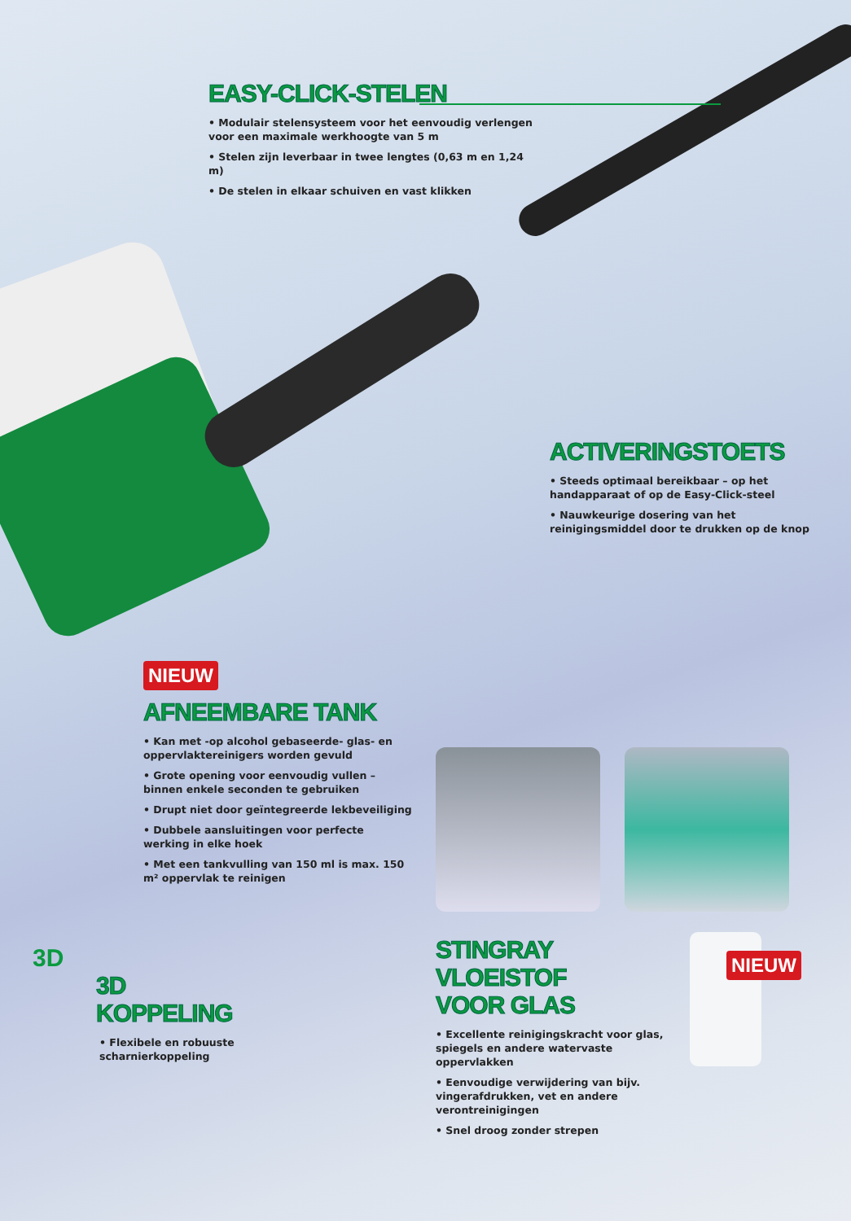EASY-CLICK-STELEN
• Modulair stelensysteem voor het eenvoudig verlengen voor een maximale werkhoogte van 5 m
• Stelen zijn leverbaar in twee lengtes (0,63 m en 1,24 m)
• De stelen in elkaar schuiven en vast klikken
ACTIVERINGSTOETS
• Steeds optimaal bereikbaar – op het handapparaat of op de Easy-Click-steel
• Nauwkeurige dosering van het reinigingsmiddel door te drukken op de knop
NIEUW
AFNEEMBARE TANK
• Kan met -op alcohol gebaseerde- glas- en oppervlaktereinigers worden gevuld
• Grote opening voor eenvoudig vullen – binnen enkele seconden te gebruiken
• Drupt niet door geïntegreerde lekbeveiliging
• Dubbele aansluitingen voor perfecte werking in elke hoek
• Met een tankvulling van 150 ml is max. 150 m² oppervlak te reinigen
3D
3D KOPPELING
• Flexibele en robuuste scharnierkoppeling
NIEUW
STINGRAY VLOEISTOF
VOOR GLAS
• Excellente reinigingskracht voor glas, spiegels en andere watervaste oppervlakken
• Eenvoudige verwijdering van bijv. vingerafdrukken, vet en andere verontreinigingen
• Snel droog zonder strepen